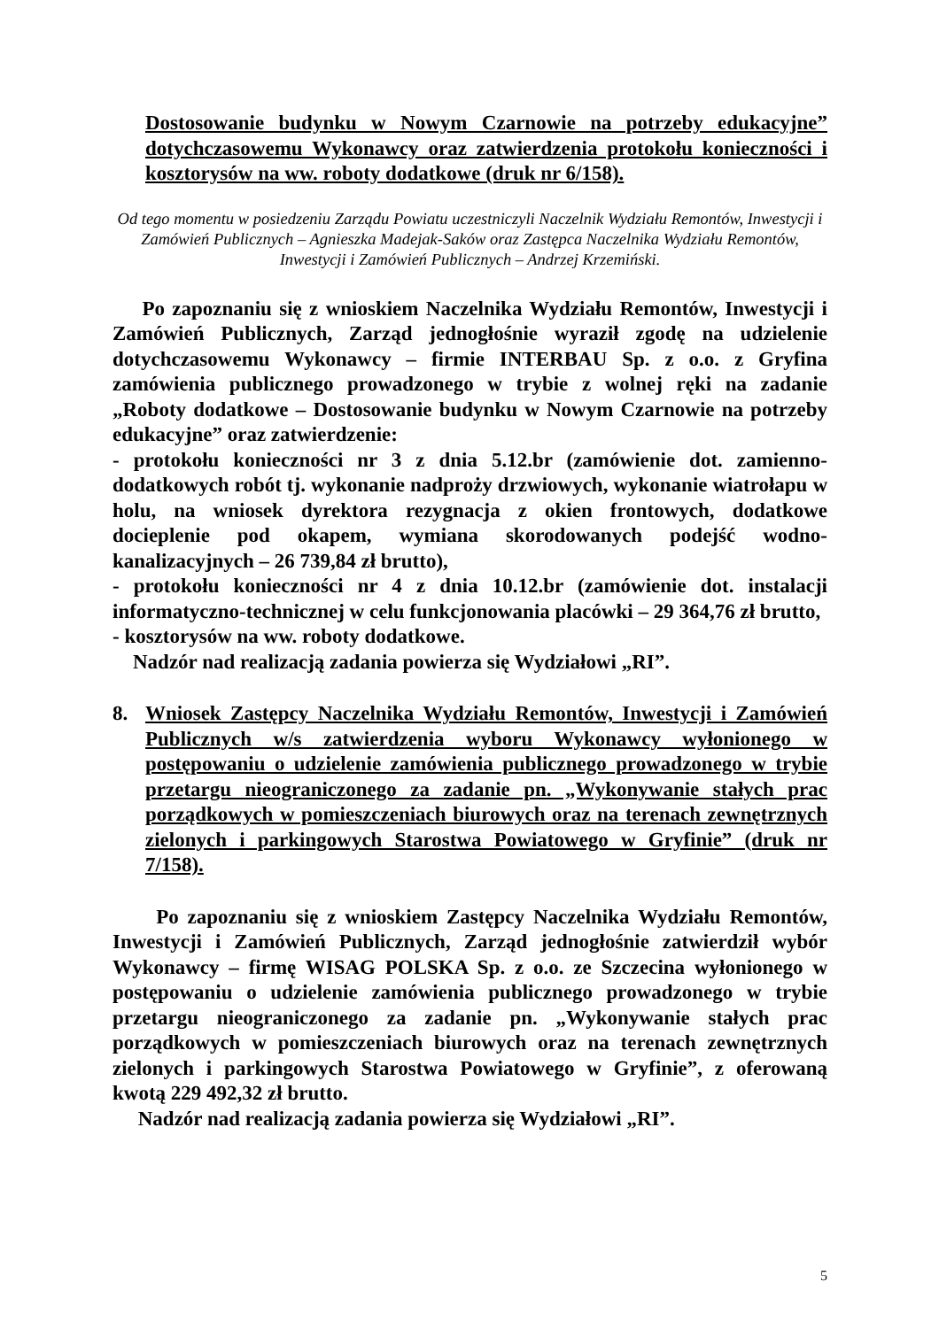Dostosowanie budynku w Nowym Czarnowie na potrzeby edukacyjne” dotychczasowemu Wykonawcy oraz zatwierdzenia protokołu konieczności i kosztorysów na ww. roboty dodatkowe (druk nr 6/158).
Od tego momentu w posiedzeniu Zarządu Powiatu uczestniczyli Naczelnik Wydziału Remontów, Inwestycji i Zamówień Publicznych – Agnieszka Madejak-Saków oraz Zastępca Naczelnika Wydziału Remontów, Inwestycji i Zamówień Publicznych – Andrzej Krzemiński.
Po zapoznaniu się z wnioskiem Naczelnika Wydziału Remontów, Inwestycji i Zamówień Publicznych, Zarząd jednogłośnie wyraził zgodę na udzielenie dotychczasowemu Wykonawcy – firmie INTERBAU Sp. z o.o. z Gryfina zamówienia publicznego prowadzonego w trybie z wolnej ręki na zadanie „Roboty dodatkowe – Dostosowanie budynku w Nowym Czarnowie na potrzeby edukacyjne” oraz zatwierdzenie:
- protokołu konieczności nr 3 z dnia 5.12.br (zamówienie dot. zamienno-dodatkowych robót tj. wykonanie nadproży drzwiowych, wykonanie wiatrołapu w holu, na wniosek dyrektora rezygnacja z okien frontowych, dodatkowe docieplenie pod okapem, wymiana skorodowanych podejść wodno-kanalizacyjnych – 26 739,84 zł brutto),
- protokołu konieczności nr 4 z dnia 10.12.br (zamówienie dot. instalacji informatyczno-technicznej w celu funkcjonowania placówki – 29 364,76 zł brutto,
- kosztorysów na ww. roboty dodatkowe.
Nadzór nad realizacją zadania powierza się Wydziałowi „RI”.
8. Wniosek Zastępcy Naczelnika Wydziału Remontów, Inwestycji i Zamówień Publicznych w/s zatwierdzenia wyboru Wykonawcy wyłonionego w postępowaniu o udzielenie zamówienia publicznego prowadzonego w trybie przetargu nieograniczonego za zadanie pn. „Wykonywanie stałych prac porządkowych w pomieszczeniach biurowych oraz na terenach zewnętrznych zielonych i parkingowych Starostwa Powiatowego w Gryfinie” (druk nr 7/158).
Po zapoznaniu się z wnioskiem Zastępcy Naczelnika Wydziału Remontów, Inwestycji i Zamówień Publicznych, Zarząd jednogłośnie zatwierdził wybór Wykonawcy – firmę WISAG POLSKA Sp. z o.o. ze Szczecina wyłonionego w postępowaniu o udzielenie zamówienia publicznego prowadzonego w trybie przetargu nieograniczonego za zadanie pn. „Wykonywanie stałych prac porządkowych w pomieszczeniach biurowych oraz na terenach zewnętrznych zielonych i parkingowych Starostwa Powiatowego w Gryfinie”, z oferowaną kwotą 229 492,32 zł brutto.
Nadzór nad realizacją zadania powierza się Wydziałowi „RI”.
5